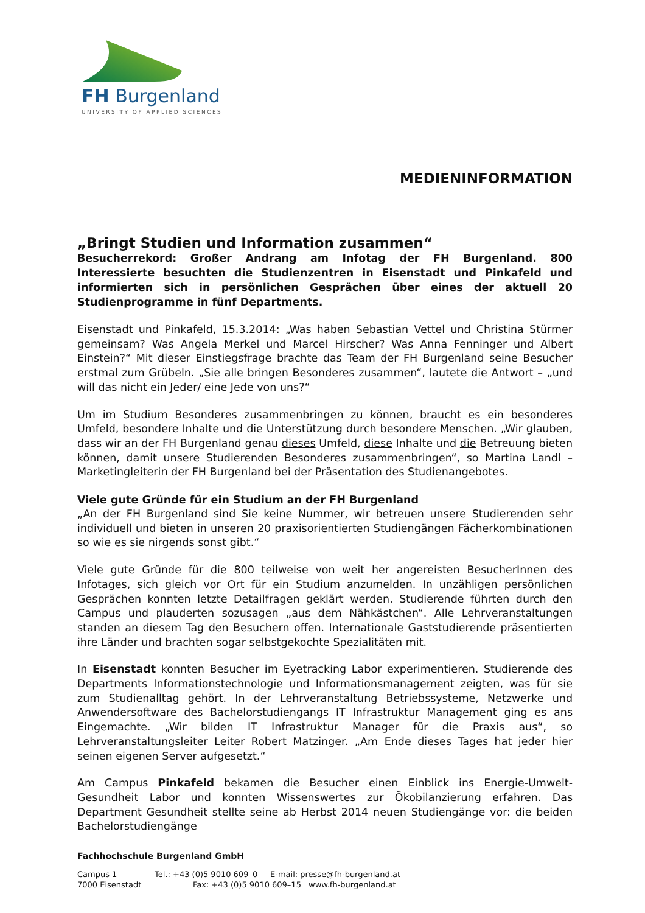FH Burgenland
UNIVERSITY OF APPLIED SCIENCES
MEDIENINFORMATION
„Bringt Studien und Information zusammen“
Besucherrekord: Großer Andrang am Infotag der FH Burgenland. 800 Interessierte besuchten die Studienzentren in Eisenstadt und Pinkafeld und informierten sich in persönlichen Gesprächen über eines der aktuell 20 Studienprogramme in fünf Departments.
Eisenstadt und Pinkafeld, 15.3.2014: „Was haben Sebastian Vettel und Christina Stürmer gemeinsam? Was Angela Merkel und Marcel Hirscher? Was Anna Fenninger und Albert Einstein?“ Mit dieser Einstiegsfrage brachte das Team der FH Burgenland seine Besucher erstmal zum Grübeln. „Sie alle bringen Besonderes zusammen“, lautete die Antwort – „und will das nicht ein Jeder/ eine Jede von uns?“
Um im Studium Besonderes zusammenbringen zu können, braucht es ein besonderes Umfeld, besondere Inhalte und die Unterstützung durch besondere Menschen. „Wir glauben, dass wir an der FH Burgenland genau dieses Umfeld, diese Inhalte und die Betreuung bieten können, damit unsere Studierenden Besonderes zusammenbringen“, so Martina Landl – Marketingleiterin der FH Burgenland bei der Präsentation des Studienangebotes.
Viele gute Gründe für ein Studium an der FH Burgenland
„An der FH Burgenland sind Sie keine Nummer, wir betreuen unsere Studierenden sehr individuell und bieten in unseren 20 praxisorientierten Studiengängen Fächerkombinationen so wie es sie nirgends sonst gibt.“
Viele gute Gründe für die 800 teilweise von weit her angereisten BesucherInnen des Infotages, sich gleich vor Ort für ein Studium anzumelden. In unzähligen persönlichen Gesprächen konnten letzte Detailfragen geklärt werden. Studierende führten durch den Campus und plauderten sozusagen „aus dem Nähkästchen“. Alle Lehrveranstaltungen standen an diesem Tag den Besuchern offen. Internationale Gaststudierende präsentierten ihre Länder und brachten sogar selbstgekochte Spezialitäten mit.
In Eisenstadt konnten Besucher im Eyetracking Labor experimentieren. Studierende des Departments Informationstechnologie und Informationsmanagement zeigten, was für sie zum Studienalltag gehört. In der Lehrveranstaltung Betriebssysteme, Netzwerke und Anwendersoftware des Bachelorstudiengangs IT Infrastruktur Management ging es ans Eingemachte. „Wir bilden IT Infrastruktur Manager für die Praxis aus“, so Lehrveranstaltungsleiter Leiter Robert Matzinger. „Am Ende dieses Tages hat jeder hier seinen eigenen Server aufgesetzt.“
Am Campus Pinkafeld bekamen die Besucher einen Einblick ins Energie-Umwelt-Gesundheit Labor und konnten Wissenswertes zur Ökobilanzierung erfahren. Das Department Gesundheit stellte seine ab Herbst 2014 neuen Studiengänge vor: die beiden Bachelorstudiengänge
Fachhochschule Burgenland GmbH
Campus 1 Tel.: +43 (0)5 9010 609–0 E-mail: presse@fh-burgenland.at
7000 Eisenstadt Fax: +43 (0)5 9010 609–15 www.fh-burgenland.at